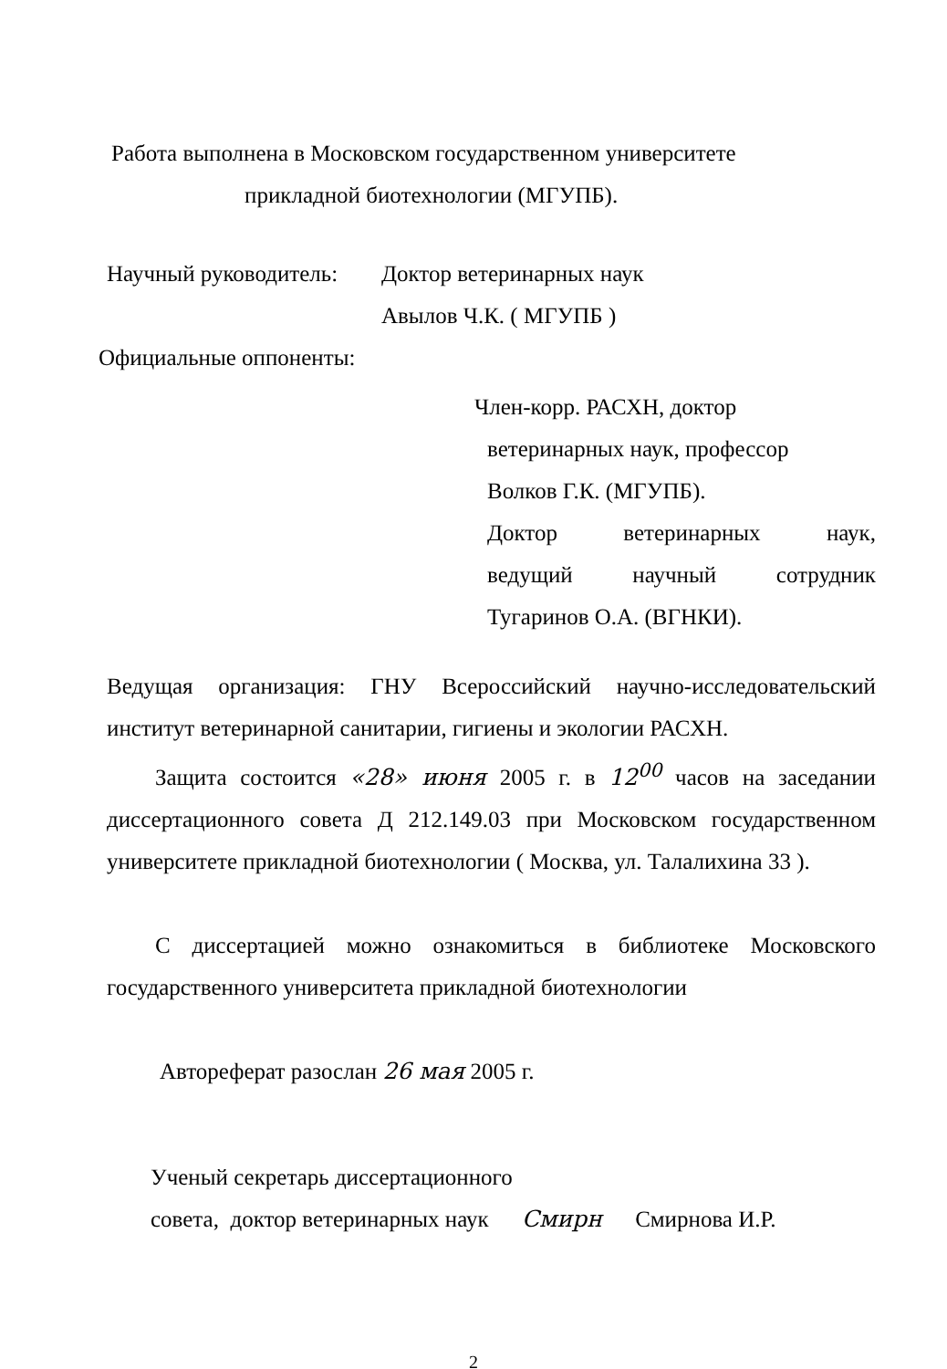Работа выполнена в Московском государственном университете
прикладной биотехнологии (МГУПБ).
Научный руководитель: Доктор ветеринарных наук
Авылов Ч.К. ( МГУПБ )
Официальные оппоненты:
Член-корр. РАСХН, доктор
ветеринарных наук, профессор
Волков Г.К. (МГУПБ).
Доктор ветеринарных наук,
ведущий научный сотрудник
Тугаринов О.А. (ВГНКИ).
Ведущая организация: ГНУ Всероссийский научно-исследовательский институт ветеринарной санитарии, гигиены и экологии РАСХН.
Защита состоится «28» июня 2005 г. в 12<sup>00</sup> часов на заседании диссертационного совета Д 212.149.03 при Московском государственном университете прикладной биотехнологии ( Москва, ул. Талалихина 33 ).
С диссертацией можно ознакомиться в библиотеке Московского государственного университета прикладной биотехнологии
Автореферат разослан 26 мая 2005 г.
Ученый секретарь диссертационного
совета, доктор ветеринарных наук Смирн Смирнова И.Р.
2